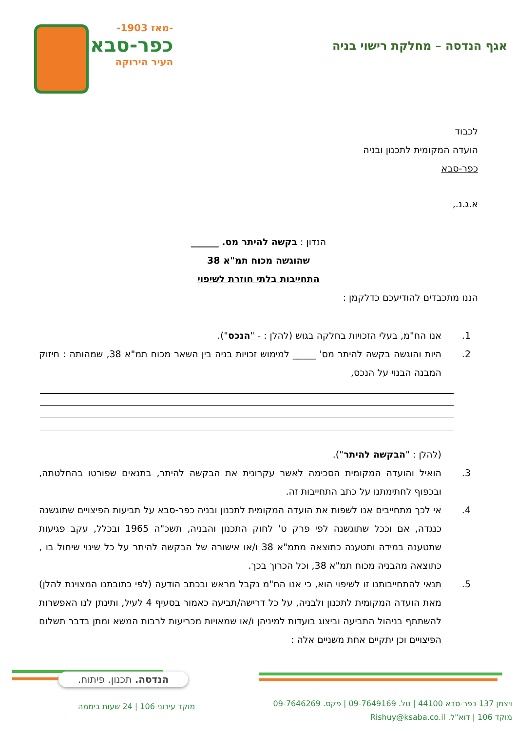-מאז 1903-
כפר-סבא
העיר הירוקה
אגף הנדסה – מחלקת רישוי בניה
לכבוד
הועדה המקומית לתכנון ובניה
כפר-סבא
א.ג.נ.,
הנדון : בקשה להיתר מס. ______
שהוגשה מכוח תמ"א 38
התחייבות בלתי חוזרת לשיפוי
הננו מתכבדים להודיעכם כדלקמן :
1. אנו הח"מ, בעלי הזכויות בחלקה בגוש (להלן : - "הנכס").
2. היות והוגשה בקשה להיתר מס' _____ למימוש זכויות בניה בין השאר מכוח תמ"א 38, שמהותה : חיזוק המבנה הבנוי על הנכס,
(להלן : "הבקשה להיתר").
3. הואיל והועדה המקומית הסכימה לאשר עקרונית את הבקשה להיתר, בתנאים שפורטו בהחלטתה, ובכפוף לחתימתנו על כתב התחייבות זה.
4. אי לכך מתחייבים אנו לשפות את הועדה המקומית לתכנון ובניה כפר-סבא על תביעות הפיצויים שתוגשנה כנגדה, אם וככל שתוגשנה לפי פרק ט' לחוק התכנון והבניה, תשכ"ה 1965 ובכלל, עקב פגיעות שתטענה במידה ותטענה כתוצאה מתמ"א 38 ו/או אישורה של הבקשה להיתר על כל שינוי שיחול בו , כתוצאה מהבניה מכוח תמ"א 38, וכל הכרוך בכך.
5. תנאי להתחייבותנו זו לשיפוי הוא, כי אנו הח"מ נקבל מראש ובכתב הודעה (לפי כתובתנו המצוינת להלן) מאת הועדה המקומית לתכנון ולבניה, על כל דרישה/תביעה כאמור בסעיף 4 לעיל, ותינתן לנו האפשרות להשתתף בניהול התביעה וביצוג בועדות למיניהן ו/או שמאויות מכריעות לרבות המשא ומתן בדבר תשלום הפיצויים וכן יתקיים אחת משניים אלה :
הנדסה. תכנון. פיתוח.
מוקד עירוני 106 | 24 שעות ביממה
ויצמן 137 כפר-סבא 44100 | טל. 09-7649169 | פקס. 09-7646269
מוקד 106 | דוא"ל. Rishuy@ksaba.co.il